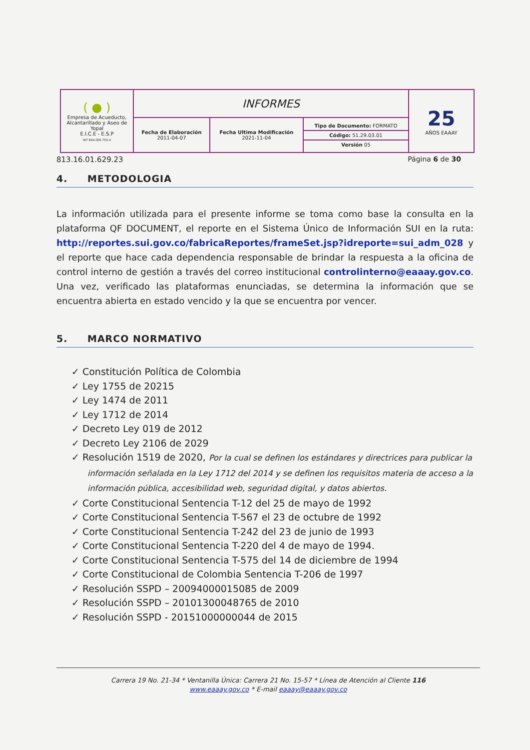| ( ● ) Empresa de Acueducto, Alcantarillado y Aseo de Yopal E.I.C.E - E.S.P NIT 844.000.755-4 | INFORMES | | | 25 AÑOS EAAAY |
| | Fecha de Elaboración 2011-04-07 | Fecha Ultima Modificación 2021-11-04 | Tipo de Documento: FORMATO Código: 51.29.03.01 Versión 05 | |
813.16.01.629.23 Página 6 de 30
4. METODOLOGIA
La información utilizada para el presente informe se toma como base la consulta en la plataforma QF DOCUMENT, el reporte en el Sistema Único de Información SUI en la ruta: http://reportes.sui.gov.co/fabricaReportes/frameSet.jsp?idreporte=sui_adm_028 y el reporte que hace cada dependencia responsable de brindar la respuesta a la oficina de control interno de gestión a través del correo institucional controlinterno@eaaay.gov.co. Una vez, verificado las plataformas enunciadas, se determina la información que se encuentra abierta en estado vencido y la que se encuentra por vencer.
5. MARCO NORMATIVO
✓ Constitución Política de Colombia
✓ Ley 1755 de 20215
✓ Ley 1474 de 2011
✓ Ley 1712 de 2014
✓ Decreto Ley 019 de 2012
✓ Decreto Ley 2106 de 2029
✓ Resolución 1519 de 2020, Por la cual se definen los estándares y directrices para publicar la información señalada en la Ley 1712 del 2014 y se definen los requisitos materia de acceso a la información pública, accesibilidad web, seguridad digital, y datos abiertos.
✓ Corte Constitucional Sentencia T-12 del 25 de mayo de 1992
✓ Corte Constitucional Sentencia T-567 el 23 de octubre de 1992
✓ Corte Constitucional Sentencia T-242 del 23 de junio de 1993
✓ Corte Constitucional Sentencia T-220 del 4 de mayo de 1994.
✓ Corte Constitucional Sentencia T-575 del 14 de diciembre de 1994
✓ Corte Constitucional de Colombia Sentencia T-206 de 1997
✓ Resolución SSPD – 20094000015085 de 2009
✓ Resolución SSPD – 20101300048765 de 2010
✓ Resolución SSPD - 20151000000044 de 2015
Carrera 19 No. 21-34 * Ventanilla Única: Carrera 21 No. 15-57 * Línea de Atención al Cliente 116
www.eaaay.gov.co * E-mail eaaay@eaaay.gov.co